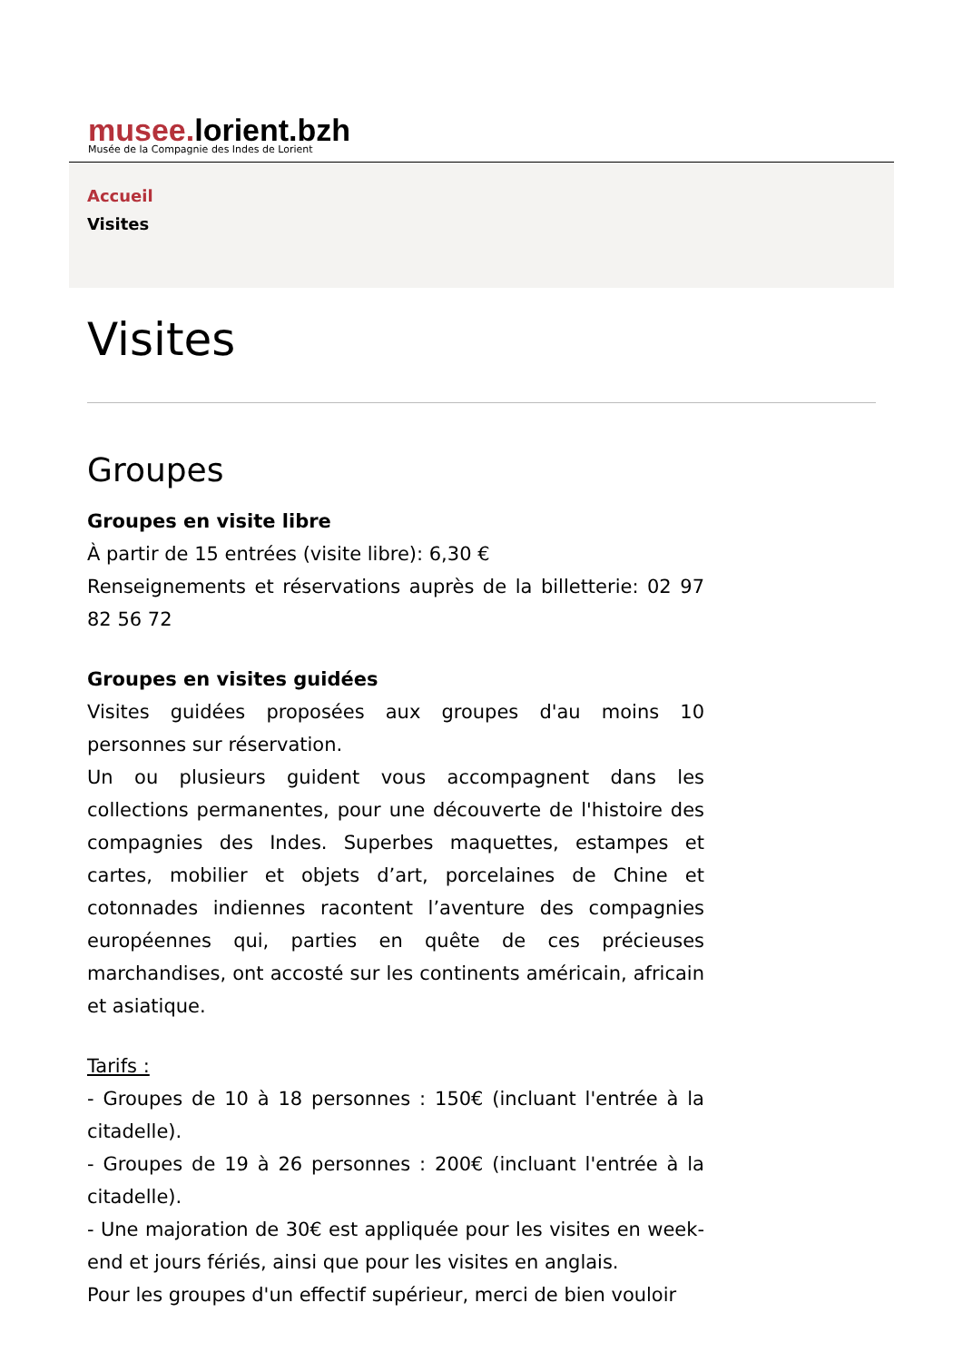musee. lorient.bzh
Musée de la Compagnie des Indes de Lorient
Accueil
Visites
Visites
Groupes
Groupes en visite libre
À partir de 15 entrées (visite libre): 6,30 €
Renseignements et réservations auprès de la billetterie: 02 97 82 56 72
Groupes en visites guidées
Visites guidées proposées aux groupes d'au moins 10 personnes sur réservation.
Un ou plusieurs guident vous accompagnent dans les collections permanentes, pour une découverte de l'histoire des compagnies des Indes. Superbes maquettes, estampes et cartes, mobilier et objets d’art, porcelaines de Chine et cotonnades indiennes racontent l’aventure des compagnies européennes qui, parties en quête de ces précieuses marchandises, ont accosté sur les continents américain, africain et asiatique.
Tarifs :
- Groupes de 10 à 18 personnes : 150€ (incluant l'entrée à la citadelle).
- Groupes de 19 à 26 personnes : 200€ (incluant l'entrée à la citadelle).
- Une majoration de 30€ est appliquée pour les visites en week-end et jours fériés, ainsi que pour les visites en anglais.
Pour les groupes d'un effectif supérieur, merci de bien vouloir